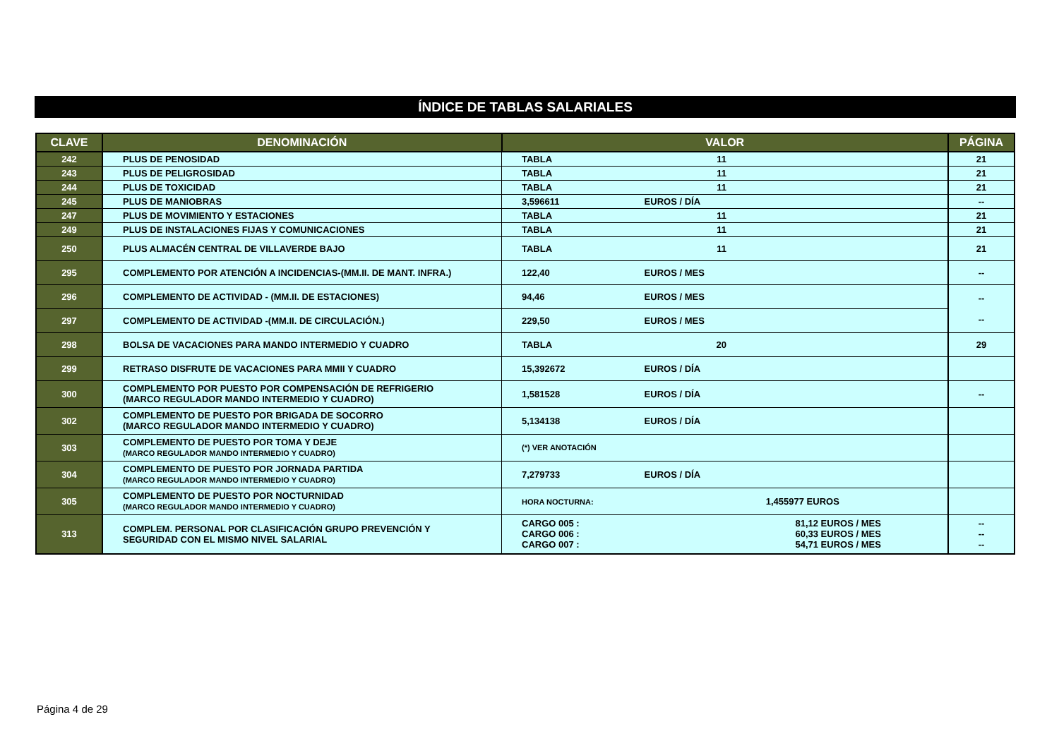ÍNDICE DE TABLAS SALARIALES
| CLAVE | DENOMINACIÓN | VALOR | PÁGINA |
| --- | --- | --- | --- |
| 242 | PLUS DE PENOSIDAD | TABLA 11 | 21 |
| 243 | PLUS DE PELIGROSIDAD | TABLA 11 | 21 |
| 244 | PLUS DE TOXICIDAD | TABLA 11 | 21 |
| 245 | PLUS DE MANIOBRAS | 3,596611 EUROS / DÍA | -- |
| 247 | PLUS DE MOVIMIENTO Y ESTACIONES | TABLA 11 | 21 |
| 249 | PLUS DE INSTALACIONES FIJAS Y COMUNICACIONES | TABLA 11 | 21 |
| 250 | PLUS ALMACÉN CENTRAL DE VILLAVERDE BAJO | TABLA 11 | 21 |
| 295 | COMPLEMENTO POR ATENCIÓN A INCIDENCIAS-(MM.II. DE MANT. INFRA.) | 122,40 EUROS / MES | -- |
| 296 | COMPLEMENTO DE ACTIVIDAD - (MM.II. DE ESTACIONES) | 94,46 EUROS / MES | -- -- |
| 297 | COMPLEMENTO DE ACTIVIDAD -(MM.II. DE CIRCULACIÓN.) | 229,50 EUROS / MES | |
| 298 | BOLSA DE VACACIONES PARA MANDO INTERMEDIO Y CUADRO | TABLA 20 | 29 |
| 299 | RETRASO DISFRUTE DE VACACIONES PARA MMII Y CUADRO | 15,392672 EUROS / DÍA | |
| 300 | COMPLEMENTO POR PUESTO POR COMPENSACIÓN DE REFRIGERIO (MARCO REGULADOR MANDO INTERMEDIO Y CUADRO) | 1,581528 EUROS / DÍA | -- |
| 302 | COMPLEMENTO DE PUESTO POR BRIGADA DE SOCORRO (MARCO REGULADOR MANDO INTERMEDIO Y CUADRO) | 5,134138 EUROS / DÍA | |
| 303 | COMPLEMENTO DE PUESTO POR TOMA Y DEJE (MARCO REGULADOR MANDO INTERMEDIO Y CUADRO) | (*) VER ANOTACIÓN | |
| 304 | COMPLEMENTO DE PUESTO POR JORNADA PARTIDA (MARCO REGULADOR MANDO INTERMEDIO Y CUADRO) | 7,279733 EUROS / DÍA | |
| 305 | COMPLEMENTO DE PUESTO POR NOCTURNIDAD (MARCO REGULADOR MANDO INTERMEDIO Y CUADRO) | HORA NOCTURNA: 1,455977 EUROS | |
| 313 | COMPLEM. PERSONAL POR CLASIFICACIÓN GRUPO PREVENCIÓN Y SEGURIDAD CON EL MISMO NIVEL SALARIAL | CARGO 005 : 81,12 EUROS / MES CARGO 006 : 60,33 EUROS / MES CARGO 007 : 54,71 EUROS / MES | -- -- -- |
Página 4 de 29